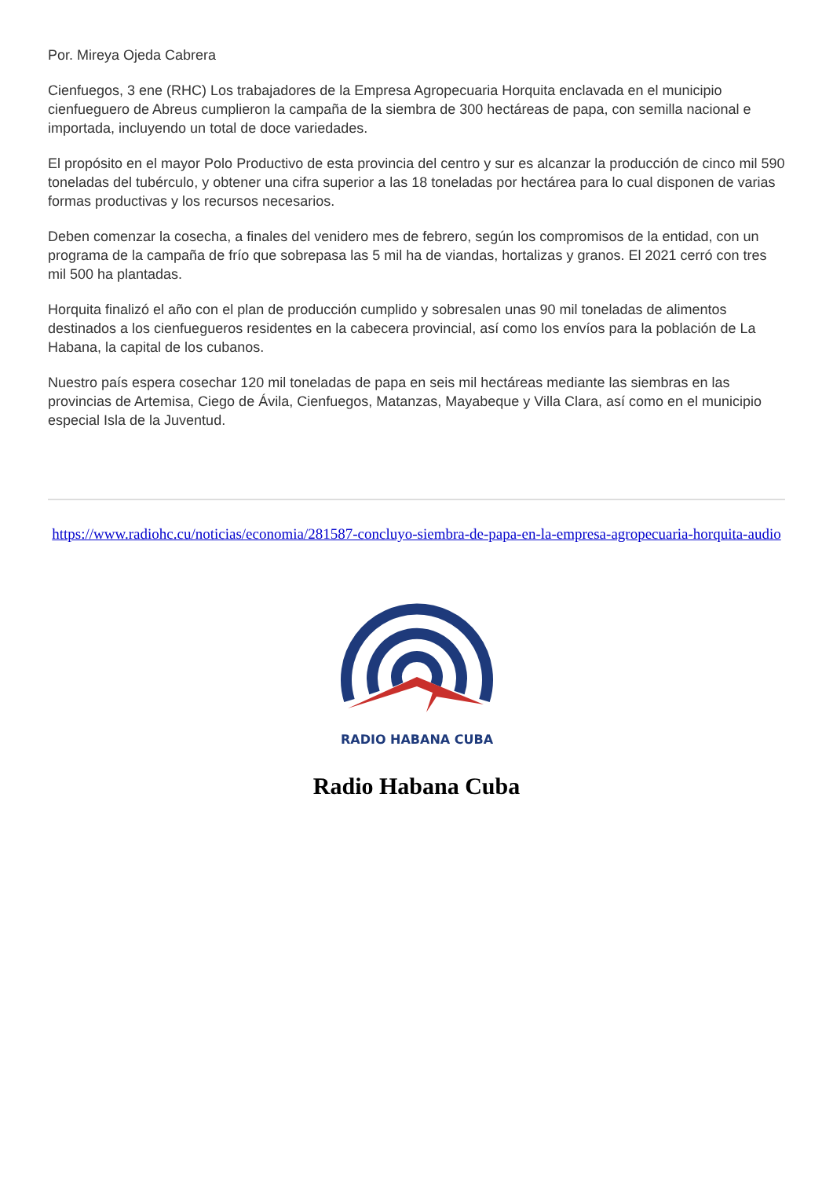Por. Mireya Ojeda Cabrera
Cienfuegos, 3 ene (RHC) Los trabajadores de la Empresa Agropecuaria Horquita enclavada en el municipio cienfueguero de Abreus cumplieron la campaña de la siembra de 300 hectáreas de papa, con semilla nacional e importada, incluyendo un total de doce variedades.
El propósito en el mayor Polo Productivo de esta provincia del centro y sur es alcanzar la producción de cinco mil 590 toneladas del tubérculo, y obtener una cifra superior a las 18 toneladas por hectárea para lo cual disponen de varias formas productivas y los recursos necesarios.
Deben comenzar la cosecha, a finales del venidero mes de febrero, según los compromisos de la entidad, con un programa de la campaña de frío que sobrepasa las 5 mil ha de viandas, hortalizas y granos. El 2021 cerró con tres mil 500 ha plantadas.
Horquita finalizó el año con el plan de producción cumplido y sobresalen unas 90 mil toneladas de alimentos destinados a los cienfuegueros residentes en la cabecera provincial, así como los envíos para la población de La Habana, la capital de los cubanos.
Nuestro país espera cosechar 120 mil toneladas de papa en seis mil hectáreas mediante las siembras en las provincias de Artemisa, Ciego de Ávila, Cienfuegos, Matanzas, Mayabeque y Villa Clara, así como en el municipio especial Isla de la Juventud.
https://www.radiohc.cu/noticias/economia/281587-concluyo-siembra-de-papa-en-la-empresa-agropecuaria-horquita-audio
RADIO HABANA CUBA
Radio Habana Cuba